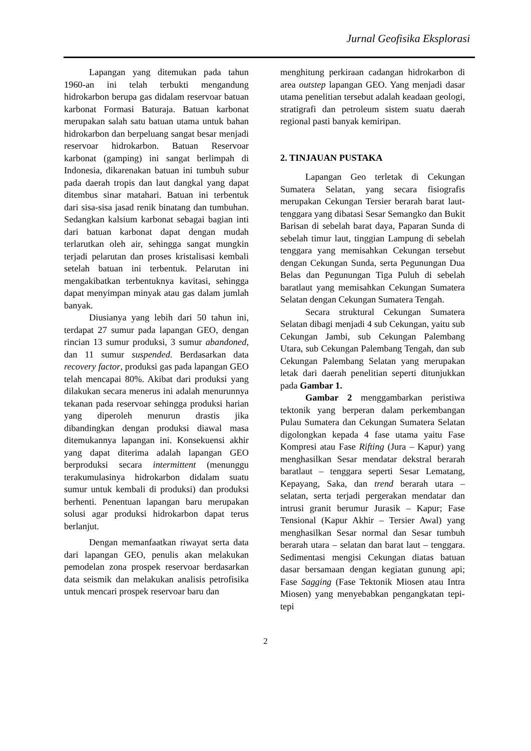Jurnal Geofisika Eksplorasi
Lapangan yang ditemukan pada tahun 1960-an ini telah terbukti mengandung hidrokarbon berupa gas didalam reservoar batuan karbonat Formasi Baturaja. Batuan karbonat merupakan salah satu batuan utama untuk bahan hidrokarbon dan berpeluang sangat besar menjadi reservoar hidrokarbon. Batuan Reservoar karbonat (gamping) ini sangat berlimpah di Indonesia, dikarenakan batuan ini tumbuh subur pada daerah tropis dan laut dangkal yang dapat ditembus sinar matahari. Batuan ini terbentuk dari sisa-sisa jasad renik binatang dan tumbuhan. Sedangkan kalsium karbonat sebagai bagian inti dari batuan karbonat dapat dengan mudah terlarutkan oleh air, sehingga sangat mungkin terjadi pelarutan dan proses kristalisasi kembali setelah batuan ini terbentuk. Pelarutan ini mengakibatkan terbentuknya kavitasi, sehingga dapat menyimpan minyak atau gas dalam jumlah banyak.
Diusianya yang lebih dari 50 tahun ini, terdapat 27 sumur pada lapangan GEO, dengan rincian 13 sumur produksi, 3 sumur abandoned, dan 11 sumur suspended. Berdasarkan data recovery factor, produksi gas pada lapangan GEO telah mencapai 80%. Akibat dari produksi yang dilakukan secara menerus ini adalah menurunnya tekanan pada reservoar sehingga produksi harian yang diperoleh menurun drastis jika dibandingkan dengan produksi diawal masa ditemukannya lapangan ini. Konsekuensi akhir yang dapat diterima adalah lapangan GEO berproduksi secara intermittent (menunggu terakumulasinya hidrokarbon didalam suatu sumur untuk kembali di produksi) dan produksi berhenti. Penentuan lapangan baru merupakan solusi agar produksi hidrokarbon dapat terus berlanjut.
Dengan memanfaatkan riwayat serta data dari lapangan GEO, penulis akan melakukan pemodelan zona prospek reservoar berdasarkan data seismik dan melakukan analisis petrofisika untuk mencari prospek reservoar baru dan
menghitung perkiraan cadangan hidrokarbon di area outstep lapangan GEO. Yang menjadi dasar utama penelitian tersebut adalah keadaan geologi, stratigrafi dan petroleum sistem suatu daerah regional pasti banyak kemiripan.
2. TINJAUAN PUSTAKA
Lapangan Geo terletak di Cekungan Sumatera Selatan, yang secara fisiografis merupakan Cekungan Tersier berarah barat laut-tenggara yang dibatasi Sesar Semangko dan Bukit Barisan di sebelah barat daya, Paparan Sunda di sebelah timur laut, tinggian Lampung di sebelah tenggara yang memisahkan Cekungan tersebut dengan Cekungan Sunda, serta Pegunungan Dua Belas dan Pegunungan Tiga Puluh di sebelah baratlaut yang memisahkan Cekungan Sumatera Selatan dengan Cekungan Sumatera Tengah.
Secara struktural Cekungan Sumatera Selatan dibagi menjadi 4 sub Cekungan, yaitu sub Cekungan Jambi, sub Cekungan Palembang Utara, sub Cekungan Palembang Tengah, dan sub Cekungan Palembang Selatan yang merupakan letak dari daerah penelitian seperti ditunjukkan pada Gambar 1.
Gambar 2 menggambarkan peristiwa tektonik yang berperan dalam perkembangan Pulau Sumatera dan Cekungan Sumatera Selatan digolongkan kepada 4 fase utama yaitu Fase Kompresi atau Fase Rifting (Jura – Kapur) yang menghasilkan Sesar mendatar dekstral berarah baratlaut – tenggara seperti Sesar Lematang, Kepayang, Saka, dan trend berarah utara – selatan, serta terjadi pergerakan mendatar dan intrusi granit berumur Jurasik – Kapur; Fase Tensional (Kapur Akhir – Tersier Awal) yang menghasilkan Sesar normal dan Sesar tumbuh berarah utara – selatan dan barat laut – tenggara. Sedimentasi mengisi Cekungan diatas batuan dasar bersamaan dengan kegiatan gunung api; Fase Sagging (Fase Tektonik Miosen atau Intra Miosen) yang menyebabkan pengangkatan tepi-tepi
2